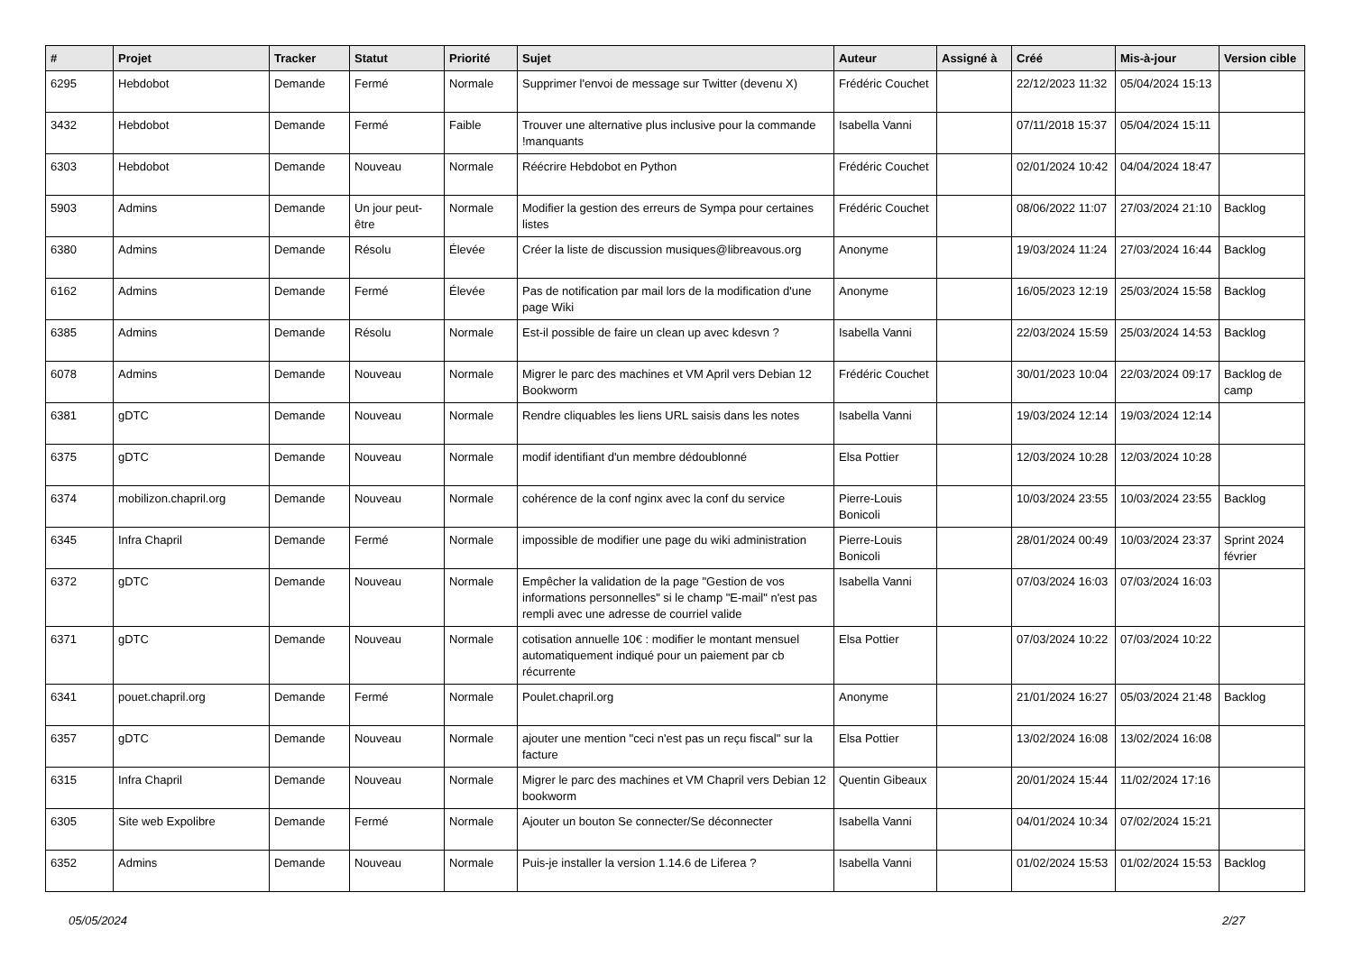| # | Projet | Tracker | Statut | Priorité | Sujet | Auteur | Assigné à | Créé | Mis-à-jour | Version cible |
| --- | --- | --- | --- | --- | --- | --- | --- | --- | --- | --- |
| 6295 | Hebdobot | Demande | Fermé | Normale | Supprimer l'envoi de message sur Twitter (devenu X) | Frédéric Couchet | | 22/12/2023 11:32 | 05/04/2024 15:13 | |
| 3432 | Hebdobot | Demande | Fermé | Faible | Trouver une alternative plus inclusive pour la commande !manquants | Isabella Vanni | | 07/11/2018 15:37 | 05/04/2024 15:11 | |
| 6303 | Hebdobot | Demande | Nouveau | Normale | Réécrire Hebdobot en Python | Frédéric Couchet | | 02/01/2024 10:42 | 04/04/2024 18:47 | |
| 5903 | Admins | Demande | Un jour peut-être | Normale | Modifier la gestion des erreurs de Sympa pour certaines listes | Frédéric Couchet | | 08/06/2022 11:07 | 27/03/2024 21:10 | Backlog |
| 6380 | Admins | Demande | Résolu | Élevée | Créer la liste de discussion musiques@libreavous.org | Anonyme | | 19/03/2024 11:24 | 27/03/2024 16:44 | Backlog |
| 6162 | Admins | Demande | Fermé | Élevée | Pas de notification par mail lors de la modification d'une page Wiki | Anonyme | | 16/05/2023 12:19 | 25/03/2024 15:58 | Backlog |
| 6385 | Admins | Demande | Résolu | Normale | Est-il possible de faire un clean up avec kdesvn ? | Isabella Vanni | | 22/03/2024 15:59 | 25/03/2024 14:53 | Backlog |
| 6078 | Admins | Demande | Nouveau | Normale | Migrer le parc des machines et VM April vers Debian 12 Bookworm | Frédéric Couchet | | 30/01/2023 10:04 | 22/03/2024 09:17 | Backlog de camp |
| 6381 | gDTC | Demande | Nouveau | Normale | Rendre cliquables les liens URL saisis dans les notes | Isabella Vanni | | 19/03/2024 12:14 | 19/03/2024 12:14 | |
| 6375 | gDTC | Demande | Nouveau | Normale | modif identifiant d'un membre dédoublonné | Elsa Pottier | | 12/03/2024 10:28 | 12/03/2024 10:28 | |
| 6374 | mobilizon.chapril.org | Demande | Nouveau | Normale | cohérence de la conf nginx avec la conf du service | Pierre-Louis Bonicoli | | 10/03/2024 23:55 | 10/03/2024 23:55 | Backlog |
| 6345 | Infra Chapril | Demande | Fermé | Normale | impossible de modifier une page du wiki administration | Pierre-Louis Bonicoli | | 28/01/2024 00:49 | 10/03/2024 23:37 | Sprint 2024 février |
| 6372 | gDTC | Demande | Nouveau | Normale | Empêcher la validation de la page "Gestion de vos informations personnelles" si le champ "E-mail" n'est pas rempli avec une adresse de courriel valide | Isabella Vanni | | 07/03/2024 16:03 | 07/03/2024 16:03 | |
| 6371 | gDTC | Demande | Nouveau | Normale | cotisation annuelle 10€ : modifier le montant mensuel automatiquement indiqué pour un paiement par cb récurrente | Elsa Pottier | | 07/03/2024 10:22 | 07/03/2024 10:22 | |
| 6341 | pouet.chapril.org | Demande | Fermé | Normale | Poulet.chapril.org | Anonyme | | 21/01/2024 16:27 | 05/03/2024 21:48 | Backlog |
| 6357 | gDTC | Demande | Nouveau | Normale | ajouter une mention "ceci n'est pas un reçu fiscal" sur la facture | Elsa Pottier | | 13/02/2024 16:08 | 13/02/2024 16:08 | |
| 6315 | Infra Chapril | Demande | Nouveau | Normale | Migrer le parc des machines et VM Chapril vers Debian 12 bookworm | Quentin Gibeaux | | 20/01/2024 15:44 | 11/02/2024 17:16 | |
| 6305 | Site web Expolibre | Demande | Fermé | Normale | Ajouter un bouton Se connecter/Se déconnecter | Isabella Vanni | | 04/01/2024 10:34 | 07/02/2024 15:21 | |
| 6352 | Admins | Demande | Nouveau | Normale | Puis-je installer la version 1.14.6 de Liferea ? | Isabella Vanni | | 01/02/2024 15:53 | 01/02/2024 15:53 | Backlog |
05/05/2024 2/27